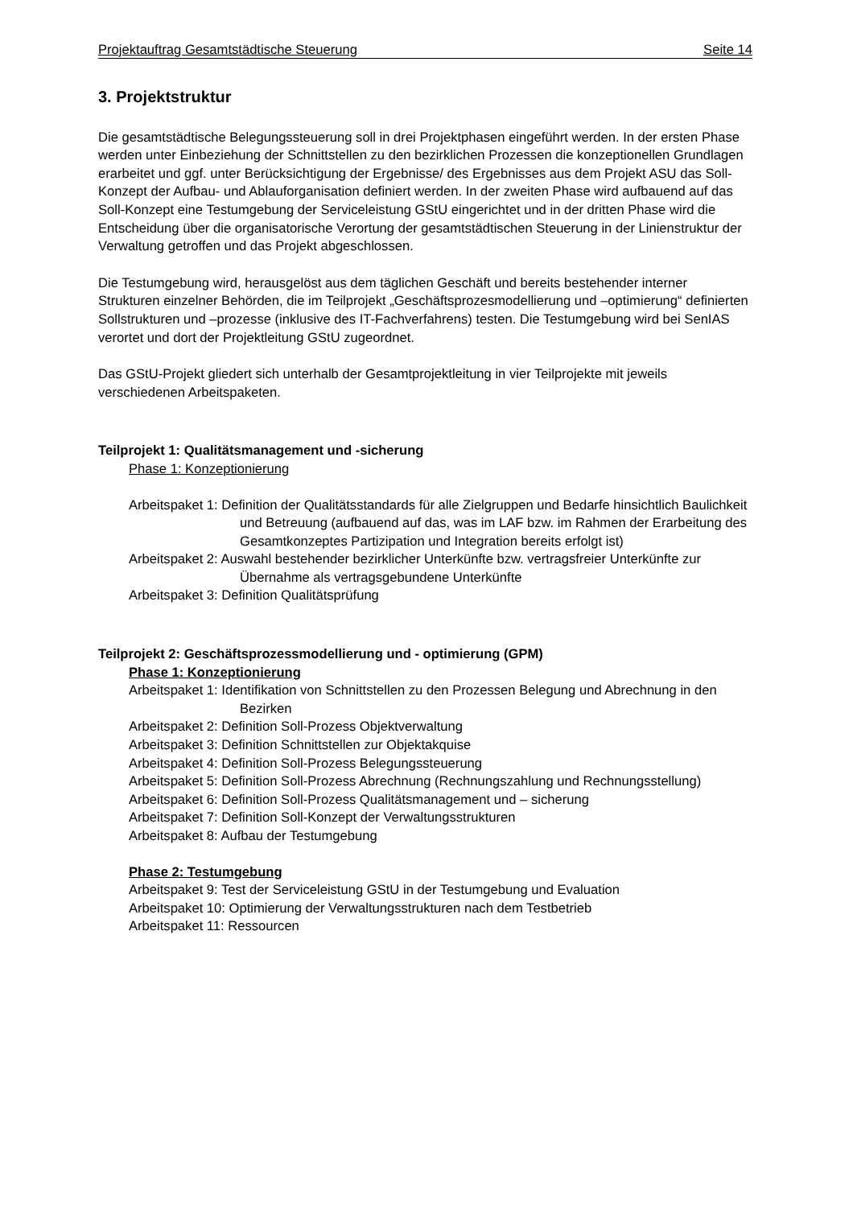Projektauftrag Gesamtstädtische Steuerung Seite 14
3. Projektstruktur
Die gesamtstädtische Belegungssteuerung soll in drei Projektphasen eingeführt werden. In der ersten Phase werden unter Einbeziehung der Schnittstellen zu den bezirklichen Prozessen die konzeptionellen Grundlagen erarbeitet und ggf. unter Berücksichtigung der Ergebnisse/ des Ergebnisses aus dem Projekt ASU das Soll-Konzept der Aufbau- und Ablauforganisation definiert werden. In der zweiten Phase wird aufbauend auf das Soll-Konzept eine Testumgebung der Serviceleistung GStU eingerichtet und in der dritten Phase wird die Entscheidung über die organisatorische Verortung der gesamtstädtischen Steuerung in der Linienstruktur der Verwaltung getroffen und das Projekt abgeschlossen.
Die Testumgebung wird, herausgelöst aus dem täglichen Geschäft und bereits bestehender interner Strukturen einzelner Behörden, die im Teilprojekt „Geschäftsprozesmodellierung und –optimierung“ definierten Sollstrukturen und –prozesse (inklusive des IT-Fachverfahrens) testen. Die Testumgebung wird bei SenIAS verortet und dort der Projektleitung GStU zugeordnet.
Das GStU-Projekt gliedert sich unterhalb der Gesamtprojektleitung in vier Teilprojekte mit jeweils verschiedenen Arbeitspaketen.
Teilprojekt 1: Qualitätsmanagement und -sicherung
Phase 1: Konzeptionierung
Arbeitspaket 1: Definition der Qualitätsstandards für alle Zielgruppen und Bedarfe hinsichtlich Baulichkeit und Betreuung (aufbauend auf das, was im LAF bzw. im Rahmen der Erarbeitung des Gesamtkonzeptes Partizipation und Integration bereits erfolgt ist)
Arbeitspaket 2: Auswahl bestehender bezirklicher Unterkünfte bzw. vertragsfreier Unterkünfte zur Übernahme als vertragsgebundene Unterkünfte
Arbeitspaket 3: Definition Qualitätsprüfung
Teilprojekt 2: Geschäftsprozessmodellierung und - optimierung (GPM)
Phase 1: Konzeptionierung
Arbeitspaket 1: Identifikation von Schnittstellen zu den Prozessen Belegung und Abrechnung in den Bezirken
Arbeitspaket 2: Definition Soll-Prozess Objektverwaltung
Arbeitspaket 3: Definition Schnittstellen zur Objektakquise
Arbeitspaket 4: Definition Soll-Prozess Belegungssteuerung
Arbeitspaket 5: Definition Soll-Prozess Abrechnung (Rechnungszahlung und Rechnungsstellung)
Arbeitspaket 6: Definition Soll-Prozess Qualitätsmanagement und – sicherung
Arbeitspaket 7: Definition Soll-Konzept der Verwaltungsstrukturen
Arbeitspaket 8: Aufbau der Testumgebung
Phase 2: Testumgebung
Arbeitspaket 9: Test der Serviceleistung GStU in der Testumgebung und Evaluation
Arbeitspaket 10: Optimierung der Verwaltungsstrukturen nach dem Testbetrieb
Arbeitspaket 11: Ressourcen